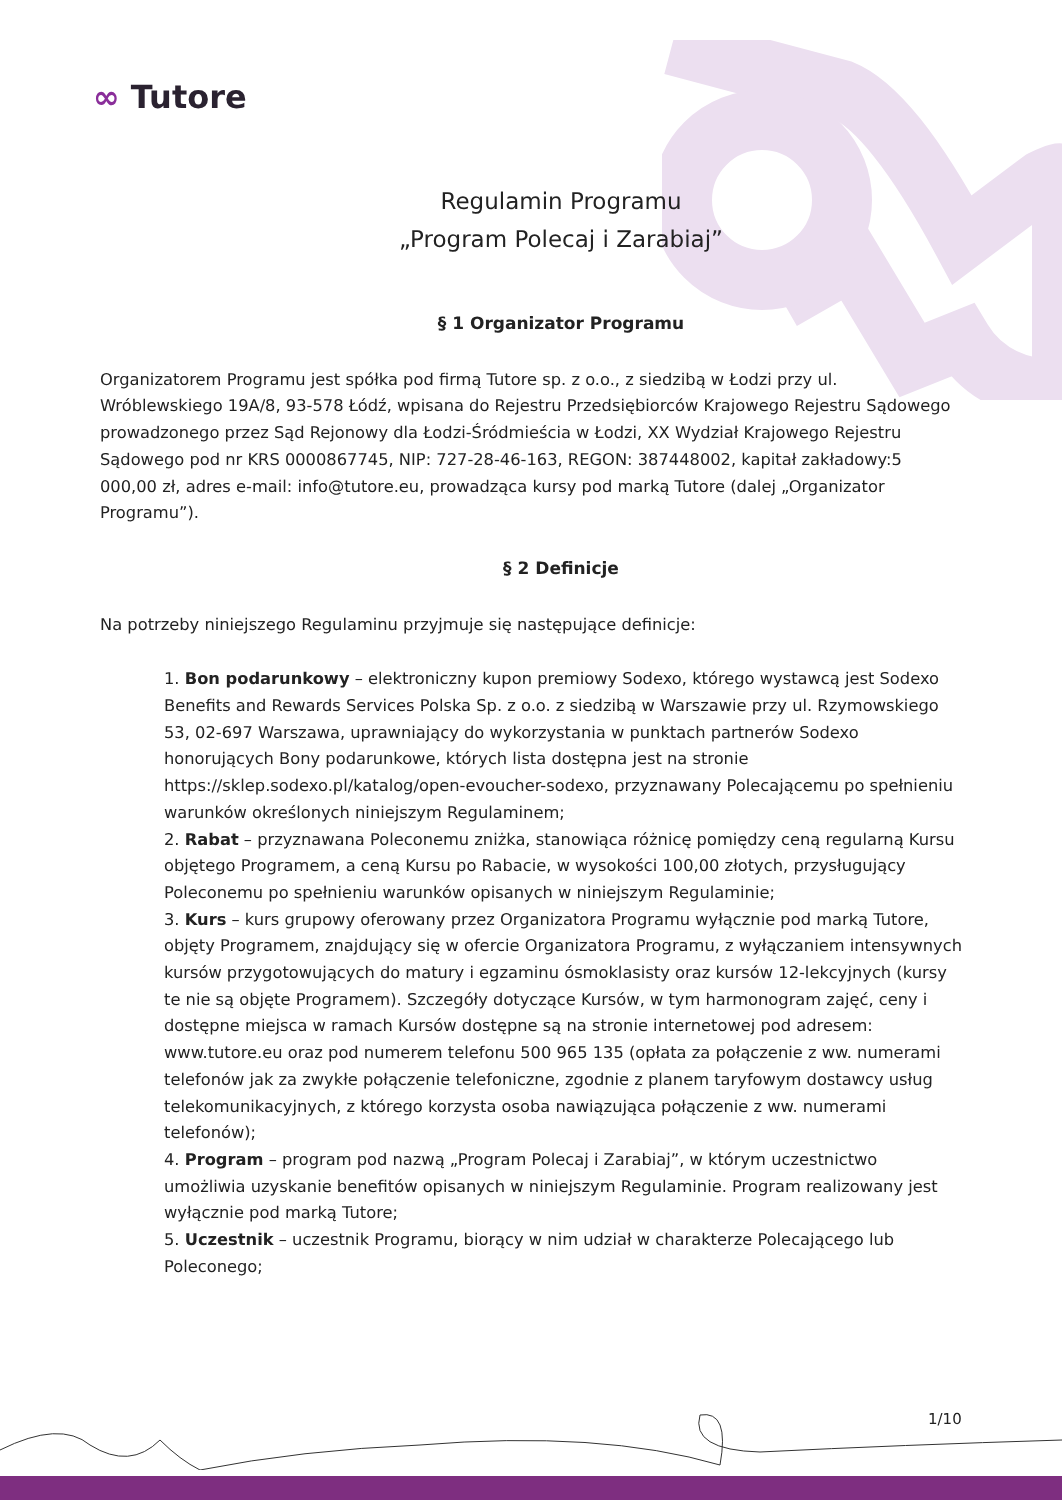∞ Tutore
Regulamin Programu
„Program Polecaj i Zarabiaj”
§ 1 Organizator Programu
Organizatorem Programu jest spółka pod firmą Tutore sp. z o.o., z siedzibą w Łodzi przy ul. Wróblewskiego 19A/8, 93-578 Łódź, wpisana do Rejestru Przedsiębiorców Krajowego Rejestru Sądowego prowadzonego przez Sąd Rejonowy dla Łodzi-Śródmieścia w Łodzi, XX Wydział Krajowego Rejestru Sądowego pod nr KRS 0000867745, NIP: 727-28-46-163, REGON: 387448002, kapitał zakładowy:5 000,00 zł, adres e-mail: info@tutore.eu, prowadząca kursy pod marką Tutore (dalej „Organizator Programu”).
§ 2 Definicje
Na potrzeby niniejszego Regulaminu przyjmuje się następujące definicje:
1. Bon podarunkowy – elektroniczny kupon premiowy Sodexo, którego wystawcą jest Sodexo Benefits and Rewards Services Polska Sp. z o.o. z siedzibą w Warszawie przy ul. Rzymowskiego 53, 02-697 Warszawa, uprawniający do wykorzystania w punktach partnerów Sodexo honorujących Bony podarunkowe, których lista dostępna jest na stronie https://sklep.sodexo.pl/katalog/open-evoucher-sodexo, przyznawany Polecającemu po spełnieniu warunków określonych niniejszym Regulaminem;
2. Rabat – przyznawana Poleconemu zniżka, stanowiąca różnicę pomiędzy ceną regularną Kursu objętego Programem, a ceną Kursu po Rabacie, w wysokości 100,00 złotych, przysługujący Poleconemu po spełnieniu warunków opisanych w niniejszym Regulaminie;
3. Kurs – kurs grupowy oferowany przez Organizatora Programu wyłącznie pod marką Tutore, objęty Programem, znajdujący się w ofercie Organizatora Programu, z wyłączaniem intensywnych kursów przygotowujących do matury i egzaminu ósmoklasisty oraz kursów 12-lekcyjnych (kursy te nie są objęte Programem). Szczegóły dotyczące Kursów, w tym harmonogram zajęć, ceny i dostępne miejsca w ramach Kursów dostępne są na stronie internetowej pod adresem: www.tutore.eu oraz pod numerem telefonu 500 965 135 (opłata za połączenie z ww. numerami telefonów jak za zwykłe połączenie telefoniczne, zgodnie z planem taryfowym dostawcy usług telekomunikacyjnych, z którego korzysta osoba nawiązująca połączenie z ww. numerami telefonów);
4. Program – program pod nazwą „Program Polecaj i Zarabiaj”, w którym uczestnictwo umożliwia uzyskanie benefitów opisanych w niniejszym Regulaminie. Program realizowany jest wyłącznie pod marką Tutore;
5. Uczestnik – uczestnik Programu, biorący w nim udział w charakterze Polecającego lub Poleconego;
1/10